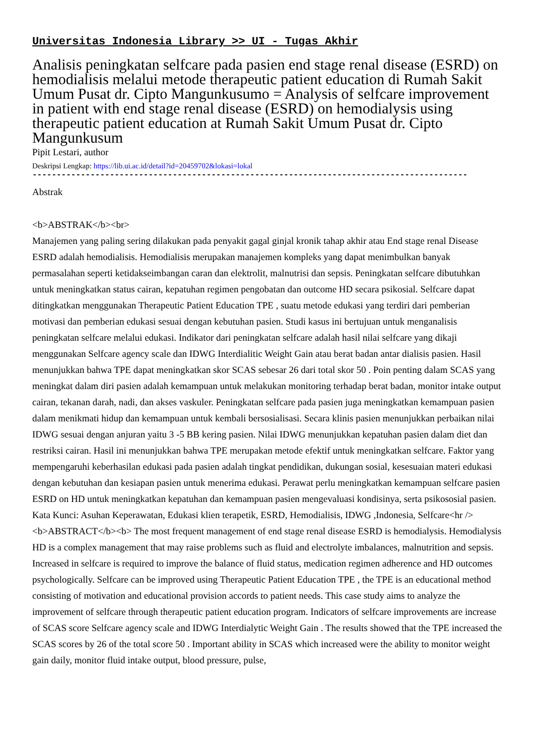Universitas Indonesia Library >> UI - Tugas Akhir
Analisis peningkatan selfcare pada pasien end stage renal disease (ESRD) on hemodialisis melalui metode therapeutic patient education di Rumah Sakit Umum Pusat dr. Cipto Mangunkusumo = Analysis of selfcare improvement in patient with end stage renal disease (ESRD) on hemodialysis using therapeutic patient education at Rumah Sakit Umum Pusat dr. Cipto Mangunkusum
Pipit Lestari, author
Deskripsi Lengkap: https://lib.ui.ac.id/detail?id=20459702&lokasi=lokal
------------------------------------------------------------------------------------------
Abstrak
<b>ABSTRAK</b><br>
Manajemen yang paling sering dilakukan pada penyakit gagal ginjal kronik tahap akhir atau End stage renal Disease ESRD adalah hemodialisis. Hemodialisis merupakan manajemen kompleks yang dapat menimbulkan banyak permasalahan seperti ketidakseimbangan caran dan elektrolit, malnutrisi dan sepsis. Peningkatan selfcare dibutuhkan untuk meningkatkan status cairan, kepatuhan regimen pengobatan dan outcome HD secara psikosial. Selfcare dapat ditingkatkan menggunakan Therapeutic Patient Education TPE , suatu metode edukasi yang terdiri dari pemberian motivasi dan pemberian edukasi sesuai dengan kebutuhan pasien. Studi kasus ini bertujuan untuk menganalisis peningkatan selfcare melalui edukasi. Indikator dari peningkatan selfcare adalah hasil nilai selfcare yang dikaji menggunakan Selfcare agency scale dan IDWG Interdialitic Weight Gain atau berat badan antar dialisis pasien. Hasil menunjukkan bahwa TPE dapat meningkatkan skor SCAS sebesar 26 dari total skor 50 . Poin penting dalam SCAS yang meningkat dalam diri pasien adalah kemampuan untuk melakukan monitoring terhadap berat badan, monitor intake output cairan, tekanan darah, nadi, dan akses vaskuler. Peningkatan selfcare pada pasien juga meningkatkan kemampuan pasien dalam menikmati hidup dan kemampuan untuk kembali bersosialisasi. Secara klinis pasien menunjukkan perbaikan nilai IDWG sesuai dengan anjuran yaitu 3 -5 BB kering pasien. Nilai IDWG menunjukkan kepatuhan pasien dalam diet dan restriksi cairan. Hasil ini menunjukkan bahwa TPE merupakan metode efektif untuk meningkatkan selfcare. Faktor yang mempengaruhi keberhasilan edukasi pada pasien adalah tingkat pendidikan, dukungan sosial, kesesuaian materi edukasi dengan kebutuhan dan kesiapan pasien untuk menerima edukasi. Perawat perlu meningkatkan kemampuan selfcare pasien ESRD on HD untuk meningkatkan kepatuhan dan kemampuan pasien mengevaluasi kondisinya, serta psikososial pasien. Kata Kunci: Asuhan Keperawatan, Edukasi klien terapetik, ESRD, Hemodialisis, IDWG ,Indonesia, Selfcare<hr /> <b>ABSTRACT</b><b> The most frequent management of end stage renal disease ESRD is hemodialysis. Hemodialysis HD is a complex management that may raise problems such as fluid and electrolyte imbalances, malnutrition and sepsis. Increased in selfcare is required to improve the balance of fluid status, medication regimen adherence and HD outcomes psychologically. Selfcare can be improved using Therapeutic Patient Education TPE , the TPE is an educational method consisting of motivation and educational provision accords to patient needs. This case study aims to analyze the improvement of selfcare through therapeutic patient education program. Indicators of selfcare improvements are increase of SCAS score Selfcare agency scale and IDWG Interdialytic Weight Gain . The results showed that the TPE increased the SCAS scores by 26 of the total score 50 . Important ability in SCAS which increased were the ability to monitor weight gain daily, monitor fluid intake output, blood pressure, pulse,